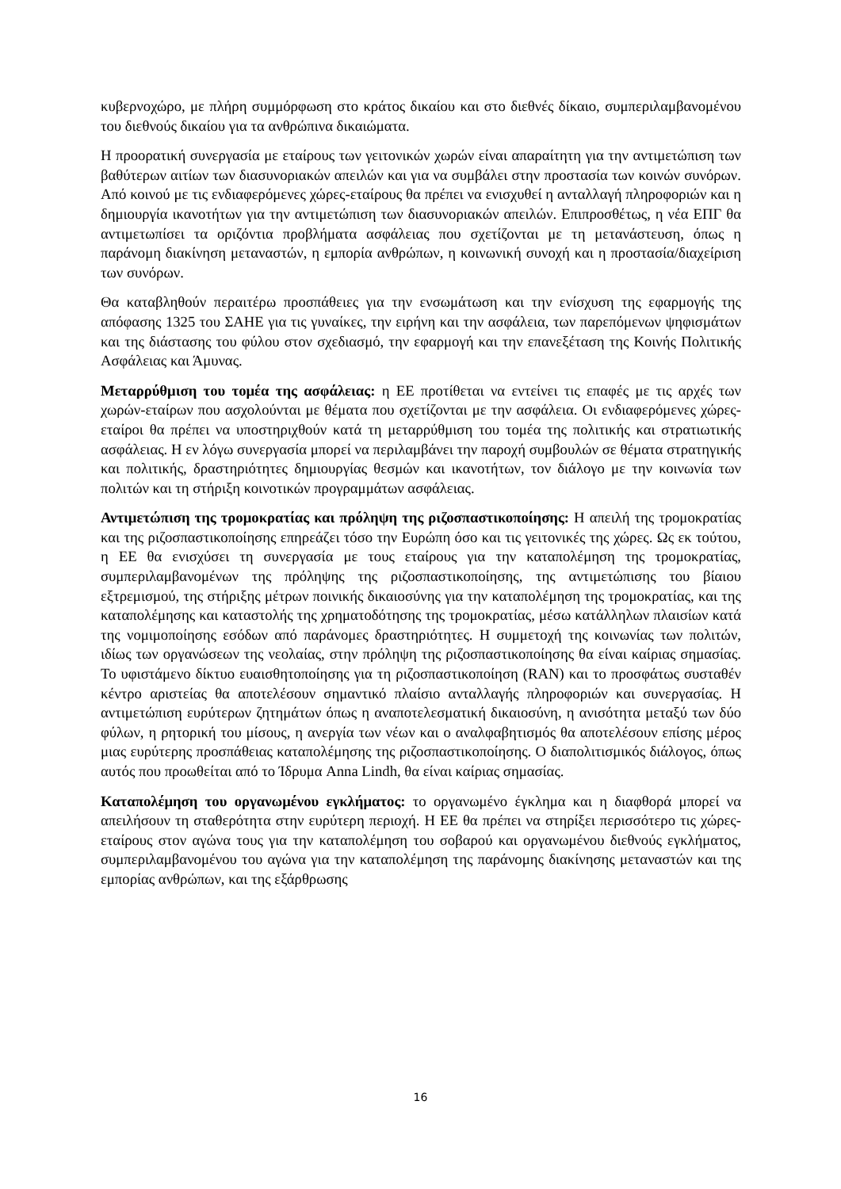κυβερνοχώρο, με πλήρη συμμόρφωση στο κράτος δικαίου και στο διεθνές δίκαιο, συμπεριλαμβανομένου του διεθνούς δικαίου για τα ανθρώπινα δικαιώματα.
Η προορατική συνεργασία με εταίρους των γειτονικών χωρών είναι απαραίτητη για την αντιμετώπιση των βαθύτερων αιτίων των διασυνοριακών απειλών και για να συμβάλει στην προστασία των κοινών συνόρων. Από κοινού με τις ενδιαφερόμενες χώρες-εταίρους θα πρέπει να ενισχυθεί η ανταλλαγή πληροφοριών και η δημιουργία ικανοτήτων για την αντιμετώπιση των διασυνοριακών απειλών. Επιπροσθέτως, η νέα ΕΠΓ θα αντιμετωπίσει τα οριζόντια προβλήματα ασφάλειας που σχετίζονται με τη μετανάστευση, όπως η παράνομη διακίνηση μεταναστών, η εμπορία ανθρώπων, η κοινωνική συνοχή και η προστασία/διαχείριση των συνόρων.
Θα καταβληθούν περαιτέρω προσπάθειες για την ενσωμάτωση και την ενίσχυση της εφαρμογής της απόφασης 1325 του ΣΑΗΕ για τις γυναίκες, την ειρήνη και την ασφάλεια, των παρεπόμενων ψηφισμάτων και της διάστασης του φύλου στον σχεδιασμό, την εφαρμογή και την επανεξέταση της Κοινής Πολιτικής Ασφάλειας και Άμυνας.
Μεταρρύθμιση του τομέα της ασφάλειας: η ΕΕ προτίθεται να εντείνει τις επαφές με τις αρχές των χωρών-εταίρων που ασχολούνται με θέματα που σχετίζονται με την ασφάλεια. Οι ενδιαφερόμενες χώρες-εταίροι θα πρέπει να υποστηριχθούν κατά τη μεταρρύθμιση του τομέα της πολιτικής και στρατιωτικής ασφάλειας. Η εν λόγω συνεργασία μπορεί να περιλαμβάνει την παροχή συμβουλών σε θέματα στρατηγικής και πολιτικής, δραστηριότητες δημιουργίας θεσμών και ικανοτήτων, τον διάλογο με την κοινωνία των πολιτών και τη στήριξη κοινοτικών προγραμμάτων ασφάλειας.
Αντιμετώπιση της τρομοκρατίας και πρόληψη της ριζοσπαστικοποίησης: Η απειλή της τρομοκρατίας και της ριζοσπαστικοποίησης επηρεάζει τόσο την Ευρώπη όσο και τις γειτονικές της χώρες. Ως εκ τούτου, η ΕΕ θα ενισχύσει τη συνεργασία με τους εταίρους για την καταπολέμηση της τρομοκρατίας, συμπεριλαμβανομένων της πρόληψης της ριζοσπαστικοποίησης, της αντιμετώπισης του βίαιου εξτρεμισμού, της στήριξης μέτρων ποινικής δικαιοσύνης για την καταπολέμηση της τρομοκρατίας, και της καταπολέμησης και καταστολής της χρηματοδότησης της τρομοκρατίας, μέσω κατάλληλων πλαισίων κατά της νομιμοποίησης εσόδων από παράνομες δραστηριότητες. Η συμμετοχή της κοινωνίας των πολιτών, ιδίως των οργανώσεων της νεολαίας, στην πρόληψη της ριζοσπαστικοποίησης θα είναι καίριας σημασίας. Το υφιστάμενο δίκτυο ευαισθητοποίησης για τη ριζοσπαστικοποίηση (RAN) και το προσφάτως συσταθέν κέντρο αριστείας θα αποτελέσουν σημαντικό πλαίσιο ανταλλαγής πληροφοριών και συνεργασίας. Η αντιμετώπιση ευρύτερων ζητημάτων όπως η αναποτελεσματική δικαιοσύνη, η ανισότητα μεταξύ των δύο φύλων, η ρητορική του μίσους, η ανεργία των νέων και ο αναλφαβητισμός θα αποτελέσουν επίσης μέρος μιας ευρύτερης προσπάθειας καταπολέμησης της ριζοσπαστικοποίησης. Ο διαπολιτισμικός διάλογος, όπως αυτός που προωθείται από το Ίδρυμα Anna Lindh, θα είναι καίριας σημασίας.
Καταπολέμηση του οργανωμένου εγκλήματος: το οργανωμένο έγκλημα και η διαφθορά μπορεί να απειλήσουν τη σταθερότητα στην ευρύτερη περιοχή. Η ΕΕ θα πρέπει να στηρίξει περισσότερο τις χώρες-εταίρους στον αγώνα τους για την καταπολέμηση του σοβαρού και οργανωμένου διεθνούς εγκλήματος, συμπεριλαμβανομένου του αγώνα για την καταπολέμηση της παράνομης διακίνησης μεταναστών και της εμπορίας ανθρώπων, και της εξάρθρωσης
16